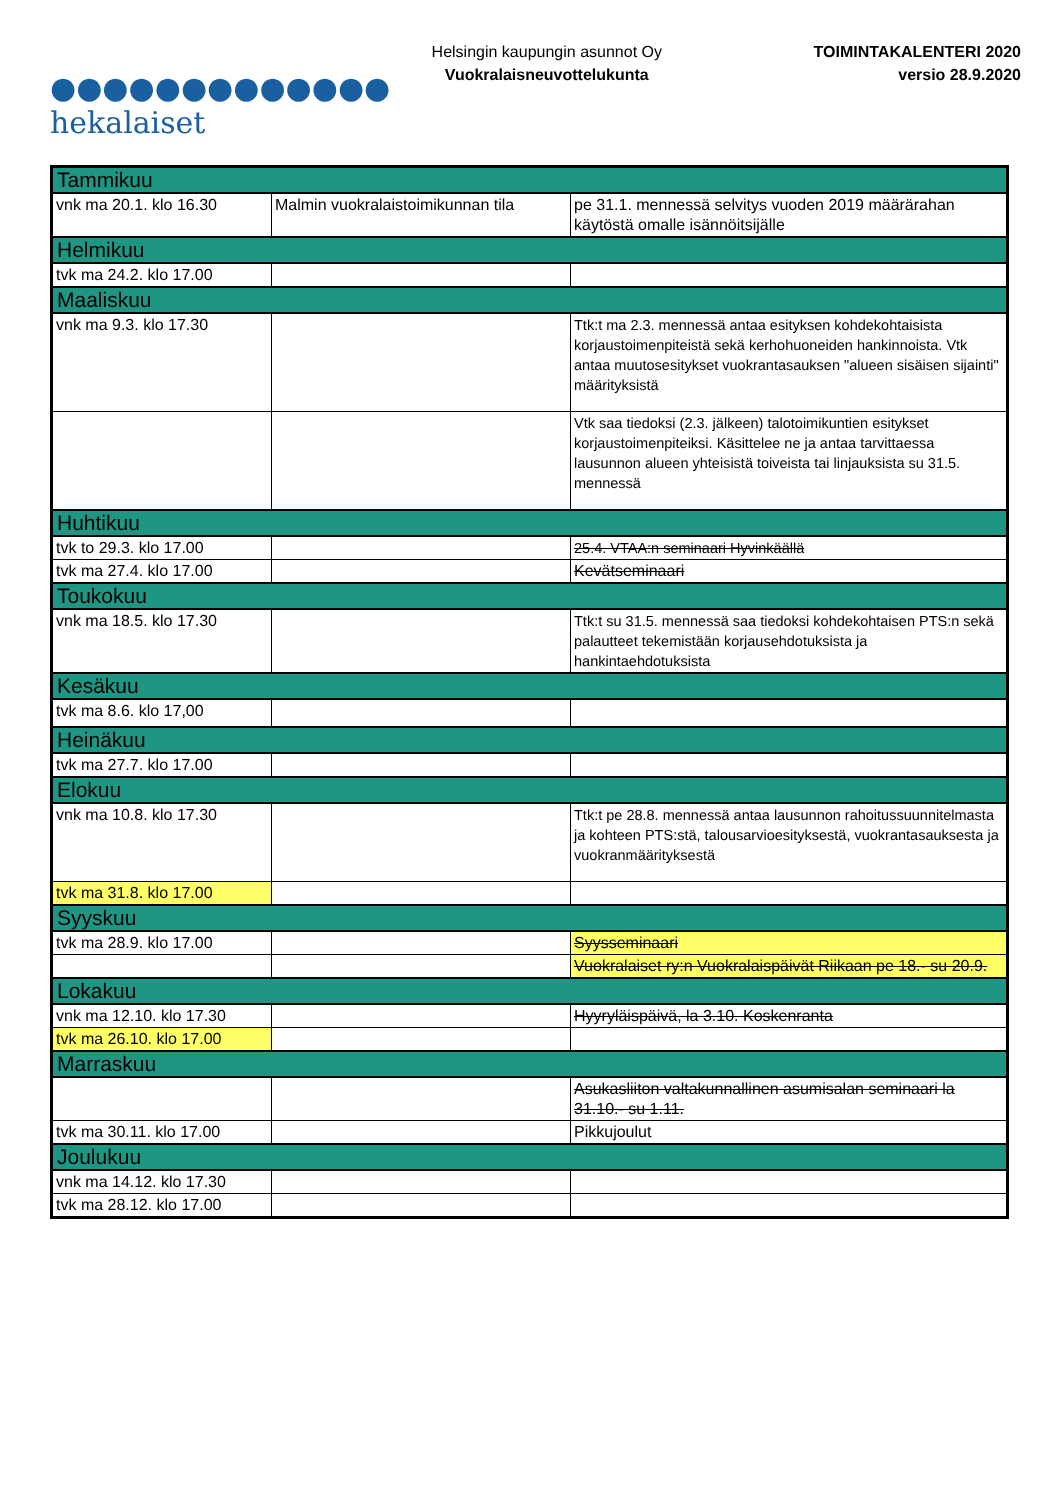●●●●●●●●●●●●●
hekalaiset
Helsingin kaupungin asunnot Oy
Vuokralaisneuvottelukunta
TOIMINTAKALENTERI 2020
versio 28.9.2020
| Tammikuu | | |
| vnk ma 20.1. klo 16.30 | Malmin vuokralaistoimikunnan tila | pe 31.1. mennessä selvitys vuoden 2019 määrärahan käytöstä omalle isännöitsijälle |
| Helmikuu | | |
| tvk ma 24.2. klo 17.00 | | |
| Maaliskuu | | |
| vnk ma 9.3. klo 17.30 | | Ttk:t ma 2.3. mennessä antaa esityksen kohdekohtaisista korjaustoimenpiteistä sekä kerhohuoneiden hankinnoista. Vtk antaa muutosesitykset vuokrantasauksen "alueen sisäisen sijainti" määrityksistä |
| | | Vtk saa tiedoksi (2.3. jälkeen) talotoimikuntien esitykset korjaustoimenpiteiksi. Käsittelee ne ja antaa tarvittaessa lausunnon alueen yhteisistä toiveista tai linjauksista su 31.5. mennessä |
| Huhtikuu | | |
| tvk to 29.3. klo 17.00 | | 25.4. VTAA:n seminaari Hyvinkäällä |
| tvk ma 27.4. klo 17.00 | | Kevätseminaari |
| Toukokuu | | |
| vnk ma 18.5. klo 17.30 | | Ttk:t su 31.5. mennessä saa tiedoksi kohdekohtaisen PTS:n sekä palautteet tekemistään korjausehdotuksista ja hankintaehdotuksista |
| Kesäkuu | | |
| tvk ma 8.6. klo 17,00 | | |
| Heinäkuu | | |
| tvk ma 27.7. klo 17.00 | | |
| Elokuu | | |
| vnk ma 10.8. klo 17.30 | | Ttk:t pe 28.8. mennessä antaa lausunnon rahoitussuunnitelmasta ja kohteen PTS:stä, talousarvioesityksestä, vuokrantasauksesta ja vuokranmäärityksestä |
| tvk ma 31.8. klo 17.00 | | |
| Syyskuu | | |
| tvk ma 28.9. klo 17.00 | | Syysseminaari |
| | | Vuokralaiset ry:n Vuokralaispäivät Riikaan pe 18.- su 20.9. |
| Lokakuu | | |
| vnk ma 12.10. klo 17.30 | | Hyyryläispäivä, la 3.10. Koskenranta |
| tvk ma 26.10. klo 17.00 | | |
| Marraskuu | | |
| | | Asukasliiton valtakunnallinen asumisalan seminaari la 31.10.- su 1.11. |
| tvk ma 30.11. klo 17.00 | | Pikkujoulut |
| Joulukuu | | |
| vnk ma 14.12. klo 17.30 | | |
| tvk ma 28.12. klo 17.00 | | |